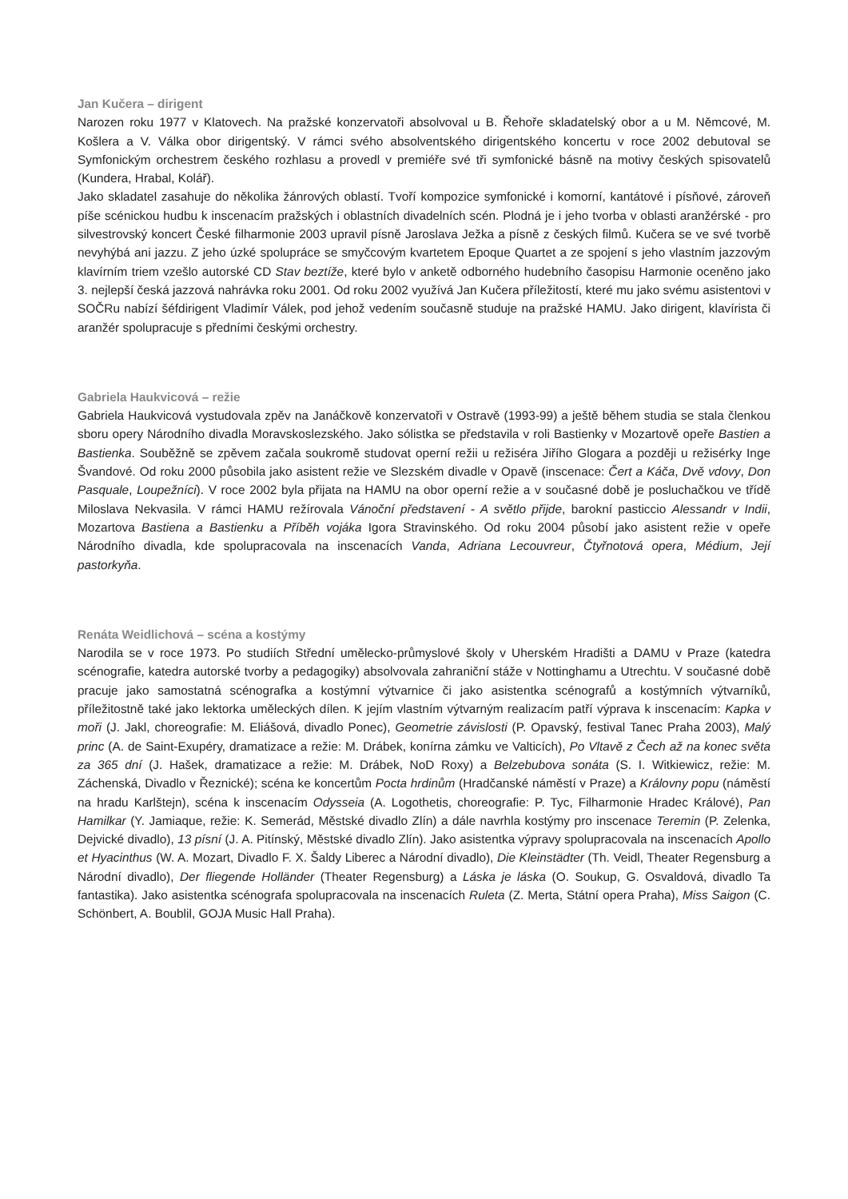Jan Kučera – dirigent
Narozen roku 1977 v Klatovech. Na pražské konzervatoři absolvoval u B. Řehoře skladatelský obor a u M. Němcové, M. Košlera a V. Válka obor dirigentský. V rámci svého absolventského dirigentského koncertu v roce 2002 debutoval se Symfonickým orchestrem českého rozhlasu a provedl v premiéře své tři symfonické básně na motivy českých spisovatelů (Kundera, Hrabal, Kolář).
Jako skladatel zasahuje do několika žánrových oblastí. Tvoří kompozice symfonické i komorní, kantátové i písňové, zároveň píše scénickou hudbu k inscenacím pražských i oblastních divadelních scén. Plodná je i jeho tvorba v oblasti aranžérské - pro silvestrovský koncert České filharmonie 2003 upravil písně Jaroslava Ježka a písně z českých filmů. Kučera se ve své tvorbě nevyhýbá ani jazzu. Z jeho úzké spolupráce se smyčcovým kvartetem Epoque Quartet a ze spojení s jeho vlastním jazzovým klavírním triem vzešlo autorské CD Stav beztíže, které bylo v anketě odborného hudebního časopisu Harmonie oceněno jako 3. nejlepší česká jazzová nahrávka roku 2001. Od roku 2002 využívá Jan Kučera příležitostí, které mu jako svému asistentovi v SOČRu nabízí šéfdirigent Vladimír Válek, pod jehož vedením současně studuje na pražské HAMU. Jako dirigent, klavírista či aranžér spolupracuje s předními českými orchestry.
Gabriela Haukvicová – režie
Gabriela Haukvicová vystudovala zpěv na Janáčkově konzervatoři v Ostravě (1993-99) a ještě během studia se stala členkou sboru opery Národního divadla Moravskoslezského. Jako sólistka se představila v roli Bastienky v Mozartově opeře Bastien a Bastienka. Souběžně se zpěvem začala soukromě studovat operní režii u režiséra Jiřího Glogara a později u režisérky Inge Švandové. Od roku 2000 působila jako asistent režie ve Slezském divadle v Opavě (inscenace: Čert a Káča, Dvě vdovy, Don Pasquale, Loupežníci). V roce 2002 byla přijata na HAMU na obor operní režie a v současné době je posluchačkou ve třídě Miloslava Nekvasila. V rámci HAMU režírovala Vánoční představení - A světlo přijde, barokní pasticcio Alessandr v Indii, Mozartova Bastiena a Bastienku a Příběh vojáka Igora Stravinského. Od roku 2004 působí jako asistent režie v opeře Národního divadla, kde spolupracovala na inscenacích Vanda, Adriana Lecouvreur, Čtyřnotová opera, Médium, Její pastorkyňa.
Renáta Weidlichová – scéna a kostýmy
Narodila se v roce 1973. Po studiích Střední umělecko-průmyslové školy v Uherském Hradišti a DAMU v Praze (katedra scénografie, katedra autorské tvorby a pedagogiky) absolvovala zahraniční stáže v Nottinghamu a Utrechtu. V současné době pracuje jako samostatná scénografka a kostýmní výtvarnice či jako asistentka scénografů a kostýmních výtvarníků, příležitostně také jako lektorka uměleckých dílen. K jejím vlastním výtvarným realizacím patří výprava k inscenacím: Kapka v moři (J. Jakl, choreografie: M. Eliášová, divadlo Ponec), Geometrie závislosti (P. Opavský, festival Tanec Praha 2003), Malý princ (A. de Saint-Exupéry, dramatizace a režie: M. Drábek, konírna zámku ve Valticích), Po Vltavě z Čech až na konec světa za 365 dní (J. Hašek, dramatizace a režie: M. Drábek, NoD Roxy) a Belzebubova sonáta (S. I. Witkiewicz, režie: M. Záchenská, Divadlo v Řeznické); scéna ke koncertům Pocta hrdinům (Hradčanské náměstí v Praze) a Královny popu (náměstí na hradu Karlštejn), scéna k inscenacím Odysseia (A. Logothetis, choreografie: P. Tyc, Filharmonie Hradec Králové), Pan Hamilkar (Y. Jamiaque, režie: K. Semerád, Městské divadlo Zlín) a dále navrhla kostýmy pro inscenace Teremin (P. Zelenka, Dejvické divadlo), 13 písní (J. A. Pitínský, Městské divadlo Zlín). Jako asistentka výpravy spolupracovala na inscenacích Apollo et Hyacinthus (W. A. Mozart, Divadlo F. X. Šaldy Liberec a Národní divadlo), Die Kleinstädter (Th. Veidl, Theater Regensburg a Národní divadlo), Der fliegende Holländer (Theater Regensburg) a Láska je láska (O. Soukup, G. Osvaldová, divadlo Ta fantastika). Jako asistentka scénografa spolupracovala na inscenacích Ruleta (Z. Merta, Státní opera Praha), Miss Saigon (C. Schönbert, A. Boublil, GOJA Music Hall Praha).